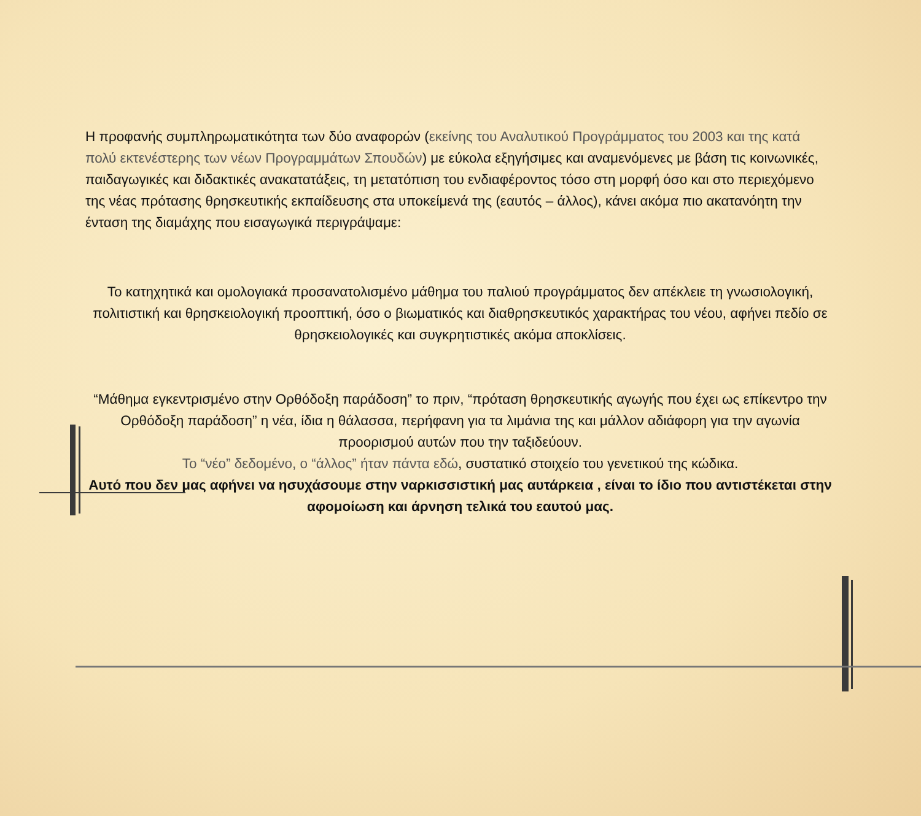Η προφανής συμπληρωματικότητα των δύο αναφορών (εκείνης του Αναλυτικού Προγράμματος του 2003 και της κατά πολύ εκτενέστερης των νέων Προγραμμάτων Σπουδών) με εύκολα εξηγήσιμες και αναμενόμενες με βάση τις κοινωνικές, παιδαγωγικές και διδακτικές ανακατατάξεις, τη μετατόπιση του ενδιαφέροντος τόσο στη μορφή όσο και στο περιεχόμενο της νέας πρότασης θρησκευτικής εκπαίδευσης στα υποκείμενά της (εαυτός – άλλος), κάνει ακόμα πιο ακατανόητη την ένταση της διαμάχης που εισαγωγικά περιγράψαμε:
Το κατηχητικά και ομολογιακά προσανατολισμένο μάθημα του παλιού προγράμματος δεν απέκλειε τη γνωσιολογική, πολιτιστική και θρησκειολογική προοπτική, όσο ο βιωματικός και διαθρησκευτικός χαρακτήρας του νέου, αφήνει πεδίο σε θρησκειολογικές και συγκρητιστικές ακόμα αποκλίσεις.
“Μάθημα εγκεντρισμένο στην Ορθόδοξη παράδοση” το πριν, “πρόταση θρησκευτικής αγωγής που έχει ως επίκεντρο την Ορθόδοξη παράδοση” η νέα, ίδια η θάλασσα, περήφανη για τα λιμάνια της και μάλλον αδιάφορη για την αγωνία προορισμού αυτών που την ταξιδεύουν.
Το “νέο” δεδομένο, ο “άλλος” ήταν πάντα εδώ, συστατικό στοιχείο του γενετικού της κώδικα.
Αυτό που δεν μας αφήνει να ησυχάσουμε στην ναρκισσιστική μας αυτάρκεια , είναι το ίδιο που αντιστέκεται στην αφομοίωση και άρνηση τελικά του εαυτού μας.